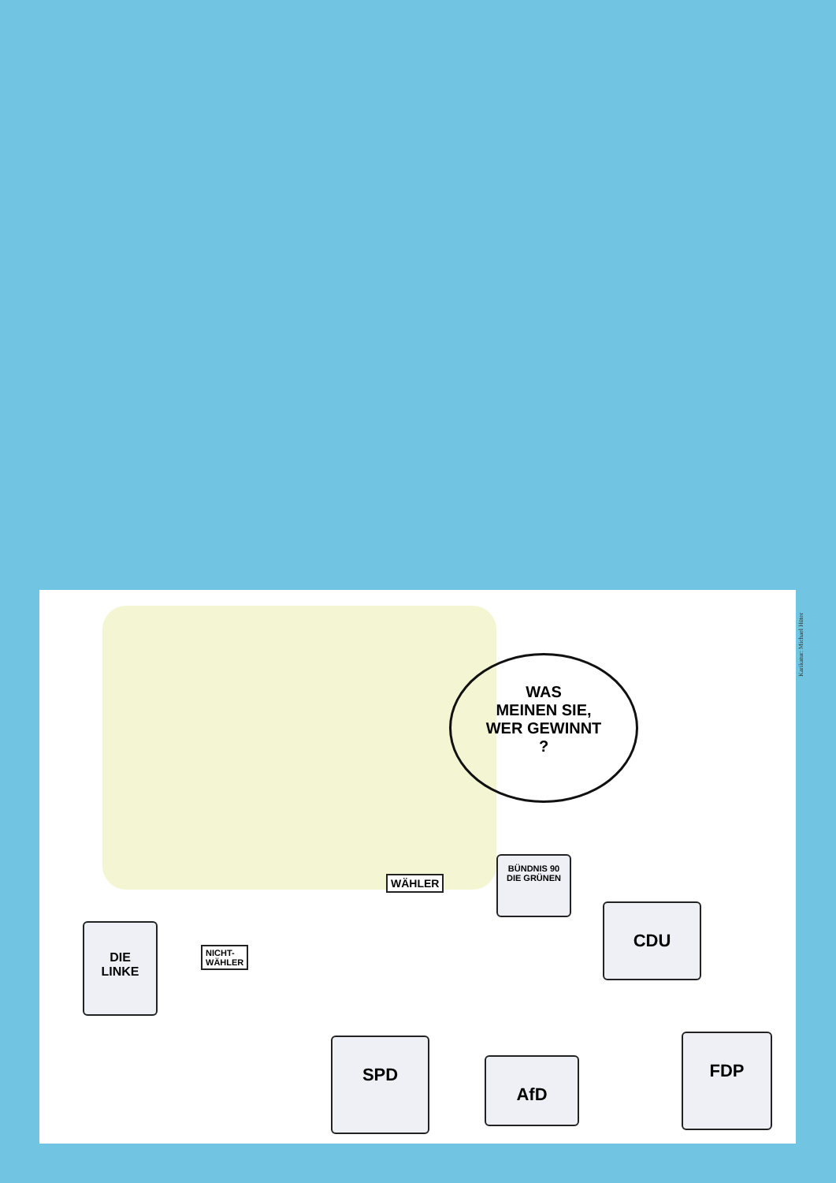WAS
MEINEN SIE,
WER GEWINNT
?
DIE
LINKE
BÜNDNIS 90
DIE GRÜNEN
CDU
SPD
AfD
FDP
WÄHLER
NICHT-
WÄHLER
Karikatur: Michael Hüter